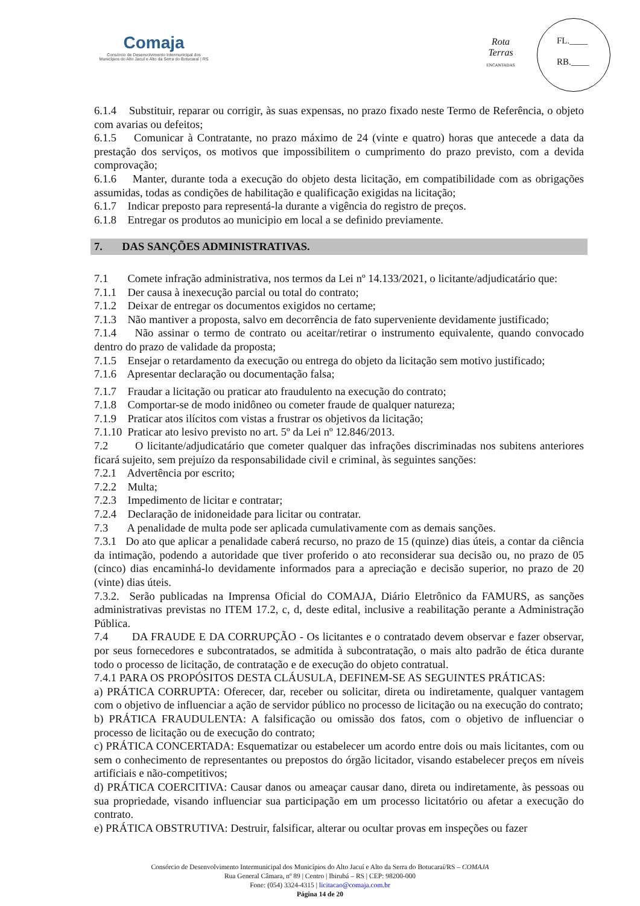Comaja
Consórcio de Desenvolvimento Intermunicipal dos
Municípios do Alto Jacuí e Alto da Serra do Botucaraí | RS
Rota
Terras
ENCANTADAS
FL.____
RB.____
6.1.4 Substituir, reparar ou corrigir, às suas expensas, no prazo fixado neste Termo de Referência, o objeto com avarias ou defeitos;
6.1.5 Comunicar à Contratante, no prazo máximo de 24 (vinte e quatro) horas que antecede a data da prestação dos serviços, os motivos que impossibilitem o cumprimento do prazo previsto, com a devida comprovação;
6.1.6 Manter, durante toda a execução do objeto desta licitação, em compatibilidade com as obrigações assumidas, todas as condições de habilitação e qualificação exigidas na licitação;
6.1.7 Indicar preposto para representá-la durante a vigência do registro de preços.
6.1.8 Entregar os produtos ao municipio em local a se definido previamente.
7. DAS SANÇÕES ADMINISTRATIVAS.
7.1 Comete infração administrativa, nos termos da Lei nº 14.133/2021, o licitante/adjudicatário que:
7.1.1 Der causa à inexecução parcial ou total do contrato;
7.1.2 Deixar de entregar os documentos exigidos no certame;
7.1.3 Não mantiver a proposta, salvo em decorrência de fato superveniente devidamente justificado;
7.1.4 Não assinar o termo de contrato ou aceitar/retirar o instrumento equivalente, quando convocado dentro do prazo de validade da proposta;
7.1.5 Ensejar o retardamento da execução ou entrega do objeto da licitação sem motivo justificado;
7.1.6 Apresentar declaração ou documentação falsa;
7.1.7 Fraudar a licitação ou praticar ato fraudulento na execução do contrato;
7.1.8 Comportar-se de modo inidôneo ou cometer fraude de qualquer natureza;
7.1.9 Praticar atos ilícitos com vistas a frustrar os objetivos da licitação;
7.1.10 Praticar ato lesivo previsto no art. 5º da Lei nº 12.846/2013.
7.2 O licitante/adjudicatário que cometer qualquer das infrações discriminadas nos subitens anteriores ficará sujeito, sem prejuízo da responsabilidade civil e criminal, às seguintes sanções:
7.2.1 Advertência por escrito;
7.2.2 Multa;
7.2.3 Impedimento de licitar e contratar;
7.2.4 Declaração de inidoneidade para licitar ou contratar.
7.3 A penalidade de multa pode ser aplicada cumulativamente com as demais sanções.
7.3.1 Do ato que aplicar a penalidade caberá recurso, no prazo de 15 (quinze) dias úteis, a contar da ciência da intimação, podendo a autoridade que tiver proferido o ato reconsiderar sua decisão ou, no prazo de 05 (cinco) dias encaminhá-lo devidamente informados para a apreciação e decisão superior, no prazo de 20 (vinte) dias úteis.
7.3.2. Serão publicadas na Imprensa Oficial do COMAJA, Diário Eletrônico da FAMURS, as sanções administrativas previstas no ITEM 17.2, c, d, deste edital, inclusive a reabilitação perante a Administração Pública.
7.4 DA FRAUDE E DA CORRUPÇÃO - Os licitantes e o contratado devem observar e fazer observar, por seus fornecedores e subcontratados, se admitida à subcontratação, o mais alto padrão de ética durante todo o processo de licitação, de contratação e de execução do objeto contratual.
7.4.1 PARA OS PROPÓSITOS DESTA CLÁUSULA, DEFINEM-SE AS SEGUINTES PRÁTICAS:
a) PRÁTICA CORRUPTA: Oferecer, dar, receber ou solicitar, direta ou indiretamente, qualquer vantagem com o objetivo de influenciar a ação de servidor público no processo de licitação ou na execução do contrato;
b) PRÁTICA FRAUDULENTA: A falsificação ou omissão dos fatos, com o objetivo de influenciar o processo de licitação ou de execução do contrato;
c) PRÁTICA CONCERTADA: Esquematizar ou estabelecer um acordo entre dois ou mais licitantes, com ou sem o conhecimento de representantes ou prepostos do órgão licitador, visando estabelecer preços em níveis artificiais e não-competitivos;
d) PRÁTICA COERCITIVA: Causar danos ou ameaçar causar dano, direta ou indiretamente, às pessoas ou sua propriedade, visando influenciar sua participação em um processo licitatório ou afetar a execução do contrato.
e) PRÁTICA OBSTRUTIVA: Destruir, falsificar, alterar ou ocultar provas em inspeções ou fazer
Consórcio de Desenvolvimento Intermunicipal dos Municípios do Alto Jacuí e Alto da Serra do Botucaraí/RS – COMAJA
Rua General Câmara, nº 89 | Centro | Ibirubá – RS | CEP: 98200-000
Fone: (054) 3324-4315 | licitacao@comaja.com.br
Página 14 de 20